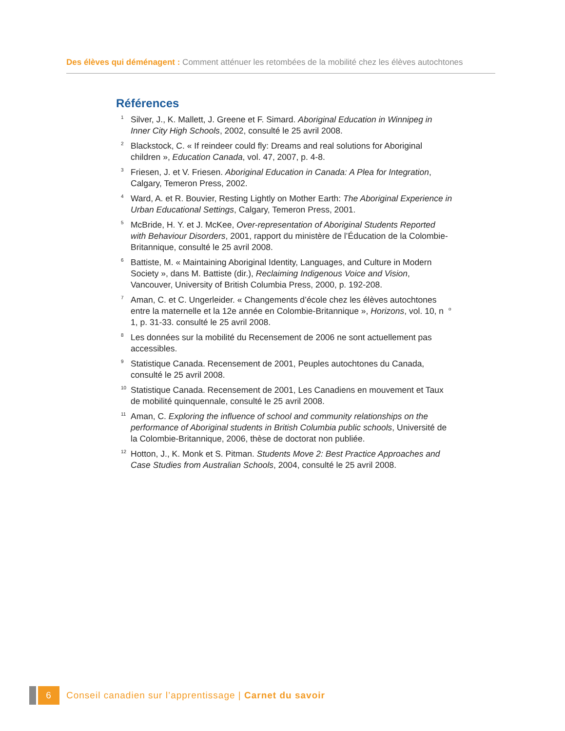Des élèves qui déménagent : Comment atténuer les retombées de la mobilité chez les élèves autochtones
Références
<sup>1</sup>
Silver, J., K. Mallett, J. Greene et F. Simard. Aboriginal Education in Winnipeg in Inner City High Schools, 2002, consulté le 25 avril 2008.
<sup>2</sup>
Blackstock, C. « If reindeer could fly: Dreams and real solutions for Aboriginal children », Education Canada, vol. 47, 2007, p. 4-8.
<sup>3</sup>
Friesen, J. et V. Friesen. Aboriginal Education in Canada: A Plea for Integration, Calgary, Temeron Press, 2002.
<sup>4</sup>
Ward, A. et R. Bouvier, Resting Lightly on Mother Earth: The Aboriginal Experience in Urban Educational Settings, Calgary, Temeron Press, 2001.
<sup>5</sup>
McBride, H. Y. et J. McKee, Over-representation of Aboriginal Students Reported with Behaviour Disorders, 2001, rapport du ministère de l’Éducation de la Colombie-Britannique, consulté le 25 avril 2008.
<sup>6</sup>
Battiste, M. « Maintaining Aboriginal Identity, Languages, and Culture in Modern Society », dans M. Battiste (dir.), Reclaiming Indigenous Voice and Vision, Vancouver, University of British Columbia Press, 2000, p. 192-208.
<sup>7</sup>
Aman, C. et C. Ungerleider. « Changements d’école chez les élèves autochtones entre la maternelle et la 12e année en Colombie-Britannique », Horizons, vol. 10, n<sup>o</sup> 1, p. 31-33. consulté le 25 avril 2008.
<sup>8</sup>
Les données sur la mobilité du Recensement de 2006 ne sont actuellement pas accessibles.
<sup>9</sup>
Statistique Canada. Recensement de 2001, Peuples autochtones du Canada, consulté le 25 avril 2008.
<sup>10</sup>
Statistique Canada. Recensement de 2001, Les Canadiens en mouvement et Taux de mobilité quinquennale, consulté le 25 avril 2008.
<sup>11</sup>
Aman, C. Exploring the influence of school and community relationships on the performance of Aboriginal students in British Columbia public schools, Université de la Colombie-Britannique, 2006, thèse de doctorat non publiée.
<sup>12</sup>
Hotton, J., K. Monk et S. Pitman. Students Move 2: Best Practice Approaches and Case Studies from Australian Schools, 2004, consulté le 25 avril 2008.
6
Conseil canadien sur l’apprentissage | Carnet du savoir